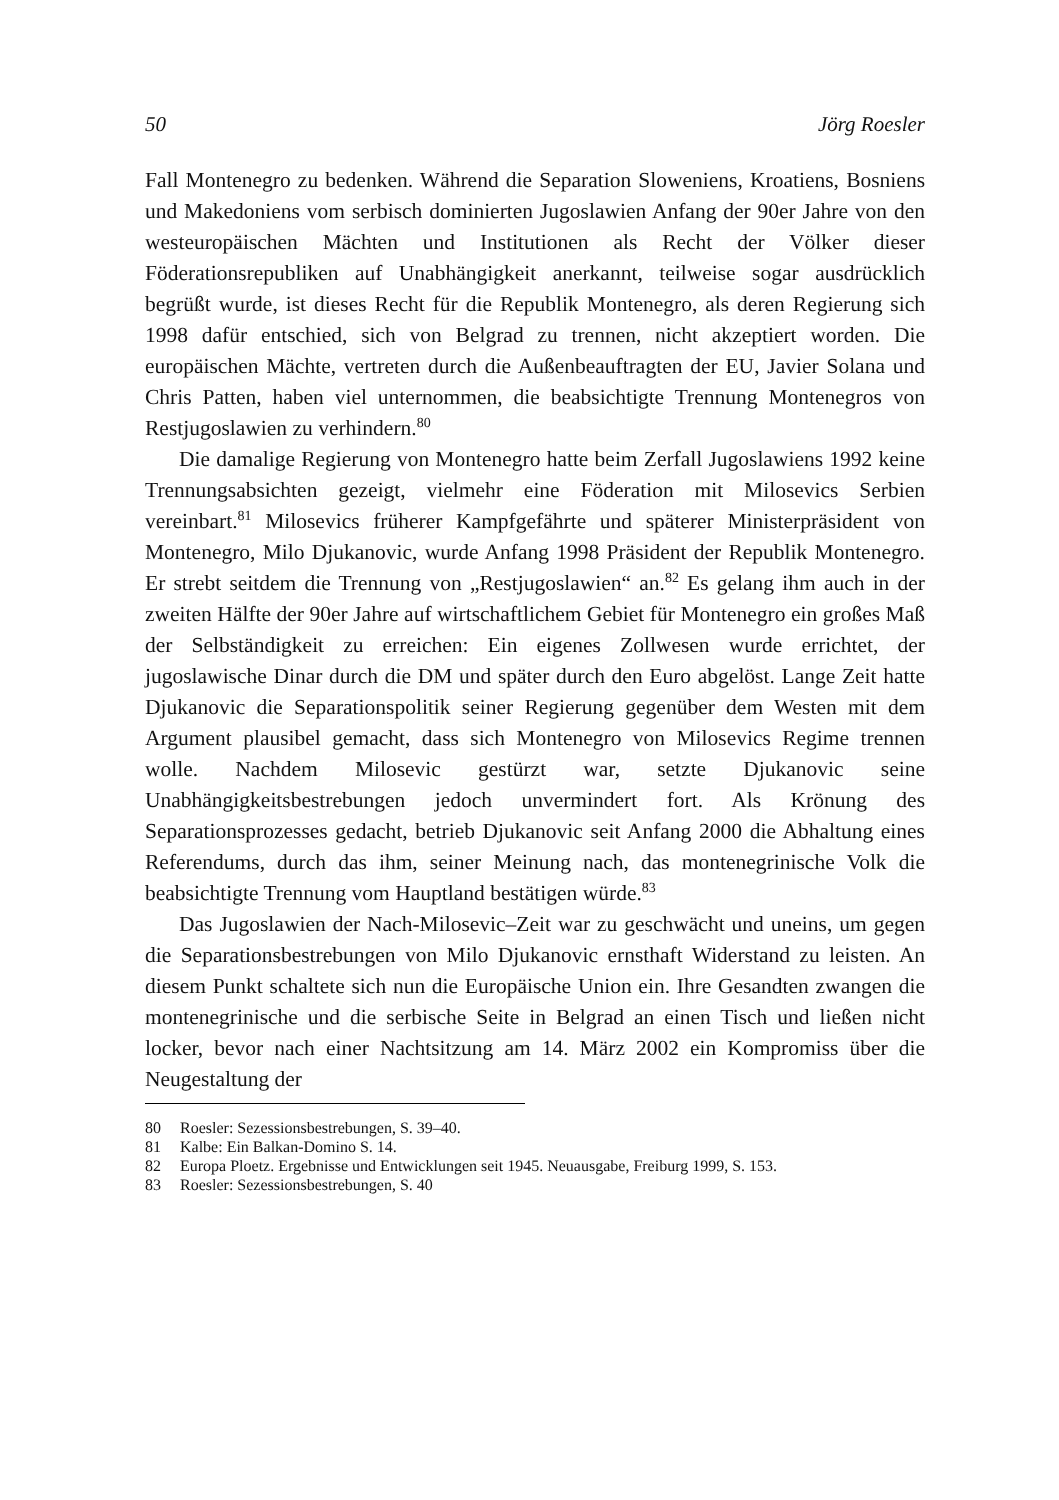50 Jörg Roesler
Fall Montenegro zu bedenken. Während die Separation Sloweniens, Kroatiens, Bosniens und Makedoniens vom serbisch dominierten Jugoslawien Anfang der 90er Jahre von den westeuropäischen Mächten und Institutionen als Recht der Völker dieser Föderationsrepubliken auf Unabhängigkeit anerkannt, teilweise sogar ausdrücklich begrüßt wurde, ist dieses Recht für die Republik Montenegro, als deren Regierung sich 1998 dafür entschied, sich von Belgrad zu trennen, nicht akzeptiert worden. Die europäischen Mächte, vertreten durch die Außenbeauftragten der EU, Javier Solana und Chris Patten, haben viel unternommen, die beabsichtigte Trennung Montenegros von Restjugoslawien zu verhindern.<sup>80</sup>
Die damalige Regierung von Montenegro hatte beim Zerfall Jugoslawiens 1992 keine Trennungsabsichten gezeigt, vielmehr eine Föderation mit Milosevics Serbien vereinbart.<sup>81</sup> Milosevics früherer Kampfgefährte und späterer Ministerpräsident von Montenegro, Milo Djukanovic, wurde Anfang 1998 Präsident der Republik Montenegro. Er strebt seitdem die Trennung von „Restjugoslawien“ an.<sup>82</sup> Es gelang ihm auch in der zweiten Hälfte der 90er Jahre auf wirtschaftlichem Gebiet für Montenegro ein großes Maß der Selbständigkeit zu erreichen: Ein eigenes Zollwesen wurde errichtet, der jugoslawische Dinar durch die DM und später durch den Euro abgelöst. Lange Zeit hatte Djukanovic die Separationspolitik seiner Regierung gegenüber dem Westen mit dem Argument plausibel gemacht, dass sich Montenegro von Milosevics Regime trennen wolle. Nachdem Milosevic gestürzt war, setzte Djukanovic seine Unabhängigkeitsbestrebungen jedoch unvermindert fort. Als Krönung des Separationsprozesses gedacht, betrieb Djukanovic seit Anfang 2000 die Abhaltung eines Referendums, durch das ihm, seiner Meinung nach, das montenegrinische Volk die beabsichtigte Trennung vom Hauptland bestätigen würde.<sup>83</sup>
Das Jugoslawien der Nach-Milosevic–Zeit war zu geschwächt und uneins, um gegen die Separationsbestrebungen von Milo Djukanovic ernsthaft Widerstand zu leisten. An diesem Punkt schaltete sich nun die Europäische Union ein. Ihre Gesandten zwangen die montenegrinische und die serbische Seite in Belgrad an einen Tisch und ließen nicht locker, bevor nach einer Nachtsitzung am 14. März 2002 ein Kompromiss über die Neugestaltung der
80 Roesler: Sezessionsbestrebungen, S. 39–40.
81 Kalbe: Ein Balkan-Domino S. 14.
82 Europa Ploetz. Ergebnisse und Entwicklungen seit 1945. Neuausgabe, Freiburg 1999, S. 153.
83 Roesler: Sezessionsbestrebungen, S. 40